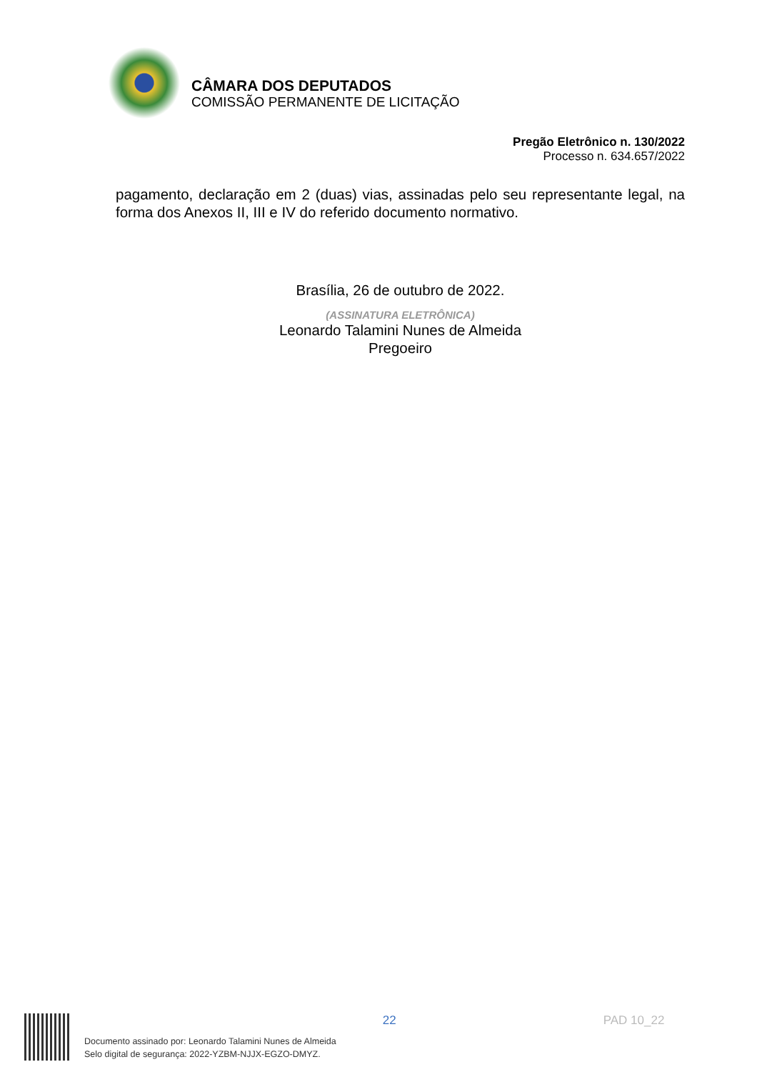CÂMARA DOS DEPUTADOS
COMISSÃO PERMANENTE DE LICITAÇÃO
Pregão Eletrônico n. 130/2022
Processo n. 634.657/2022
pagamento, declaração em 2 (duas) vias, assinadas pelo seu representante legal, na forma dos Anexos II, III e IV do referido documento normativo.
Brasília, 26 de outubro de 2022.
(ASSINATURA ELETRÔNICA)
Leonardo Talamini Nunes de Almeida
Pregoeiro
Documento assinado por: Leonardo Talamini Nunes de Almeida
Selo digital de segurança: 2022-YZBM-NJJX-EGZO-DMYZ.
22 PAD 10_22